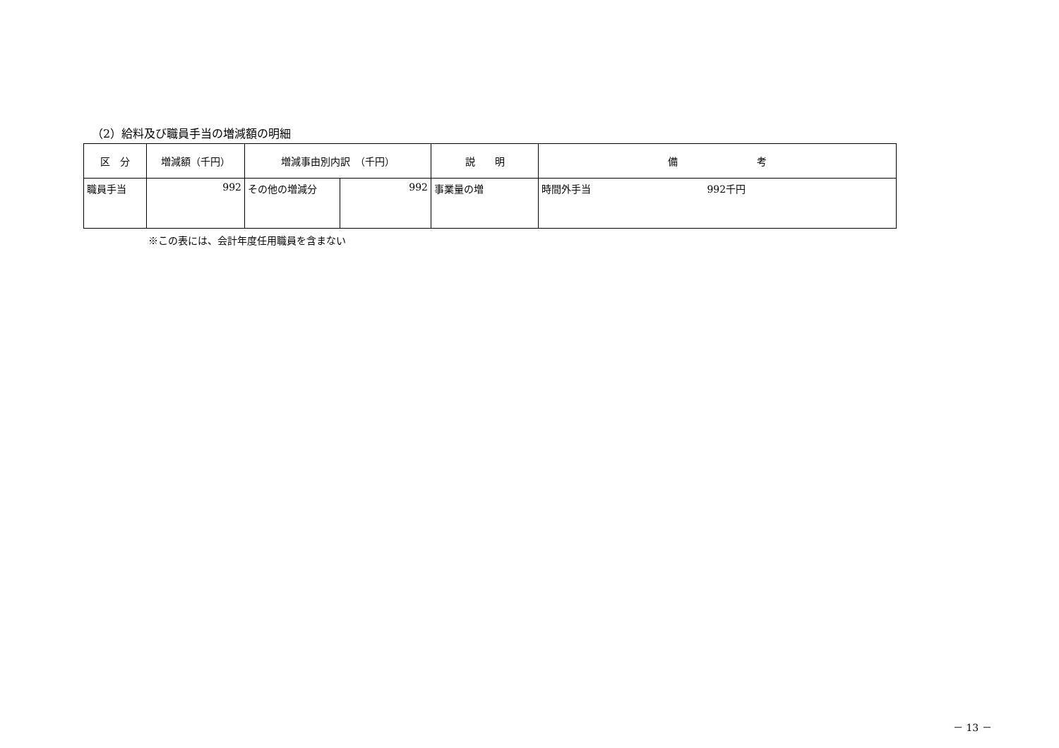（2）給料及び職員手当の増減額の明細
| 区 分 | 増減額（千円） | 増減事由別内訳 （千円） | | 説 明 | 備 考 |
| --- | --- | --- | --- | --- | --- |
| 職員手当 | 992 | その他の増減分 | 992 | 事業量の増 | 時間外手当 992千円 |
※この表には、会計年度任用職員を含まない
－ 13 －